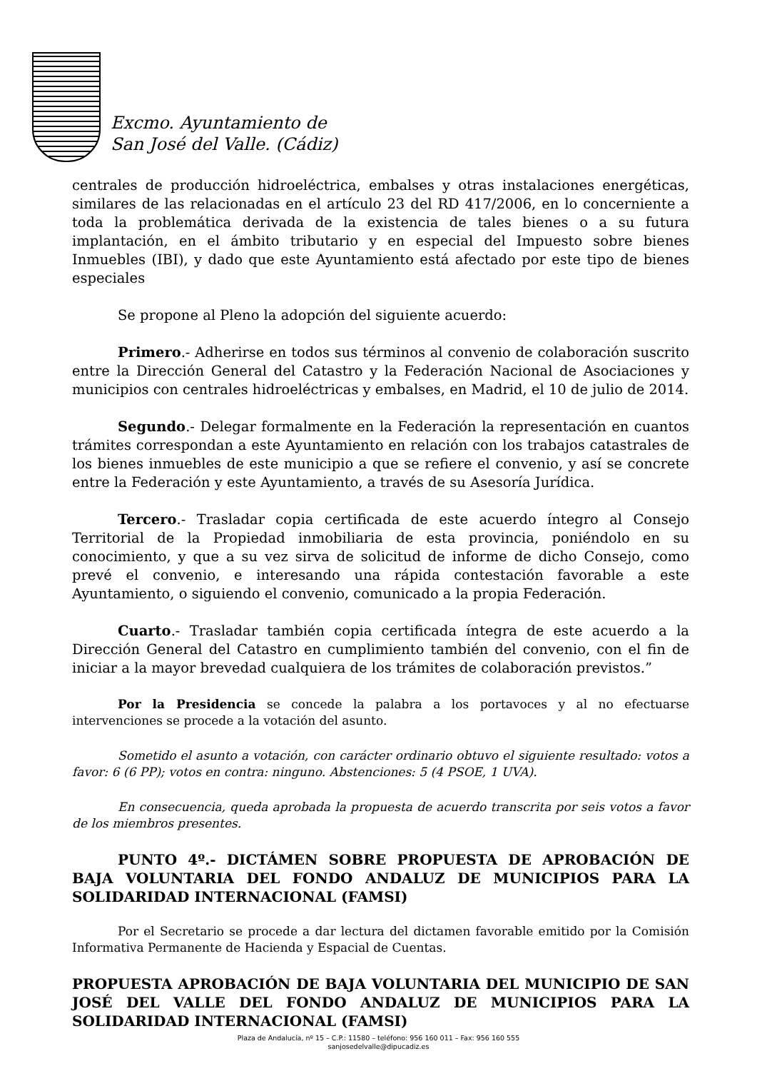Excmo. Ayuntamiento de
San José del Valle. (Cádiz)
centrales de producción hidroeléctrica, embalses y otras instalaciones energéticas, similares de las relacionadas en el artículo 23 del RD 417/2006, en lo concerniente a toda la problemática derivada de la existencia de tales bienes o a su futura implantación, en el ámbito tributario y en especial del Impuesto sobre bienes Inmuebles (IBI), y dado que este Ayuntamiento está afectado por este tipo de bienes especiales
Se propone al Pleno la adopción del siguiente acuerdo:
Primero.- Adherirse en todos sus términos al convenio de colaboración suscrito entre la Dirección General del Catastro y la Federación Nacional de Asociaciones y municipios con centrales hidroeléctricas y embalses, en Madrid, el 10 de julio de 2014.
Segundo.- Delegar formalmente en la Federación la representación en cuantos trámites correspondan a este Ayuntamiento en relación con los trabajos catastrales de los bienes inmuebles de este municipio a que se refiere el convenio, y así se concrete entre la Federación y este Ayuntamiento, a través de su Asesoría Jurídica.
Tercero.- Trasladar copia certificada de este acuerdo íntegro al Consejo Territorial de la Propiedad inmobiliaria de esta provincia, poniéndolo en su conocimiento, y que a su vez sirva de solicitud de informe de dicho Consejo, como prevé el convenio, e interesando una rápida contestación favorable a este Ayuntamiento, o siguiendo el convenio, comunicado a la propia Federación.
Cuarto.- Trasladar también copia certificada íntegra de este acuerdo a la Dirección General del Catastro en cumplimiento también del convenio, con el fin de iniciar a la mayor brevedad cualquiera de los trámites de colaboración previstos.”
Por la Presidencia se concede la palabra a los portavoces y al no efectuarse intervenciones se procede a la votación del asunto.
Sometido el asunto a votación, con carácter ordinario obtuvo el siguiente resultado: votos a favor: 6 (6 PP); votos en contra: ninguno. Abstenciones: 5 (4 PSOE, 1 UVA).
En consecuencia, queda aprobada la propuesta de acuerdo transcrita por seis votos a favor de los miembros presentes.
PUNTO 4º.- DICTÁMEN SOBRE PROPUESTA DE APROBACIÓN DE BAJA VOLUNTARIA DEL FONDO ANDALUZ DE MUNICIPIOS PARA LA SOLIDARIDAD INTERNACIONAL (FAMSI)
Por el Secretario se procede a dar lectura del dictamen favorable emitido por la Comisión Informativa Permanente de Hacienda y Espacial de Cuentas.
PROPUESTA APROBACIÓN DE BAJA VOLUNTARIA DEL MUNICIPIO DE SAN JOSÉ DEL VALLE DEL FONDO ANDALUZ DE MUNICIPIOS PARA LA SOLIDARIDAD INTERNACIONAL (FAMSI)
Plaza de Andalucía, nº 15 – C.P.: 11580 – teléfono: 956 160 011 – Fax: 956 160 555
sanjosedelvalle@dipucadiz.es